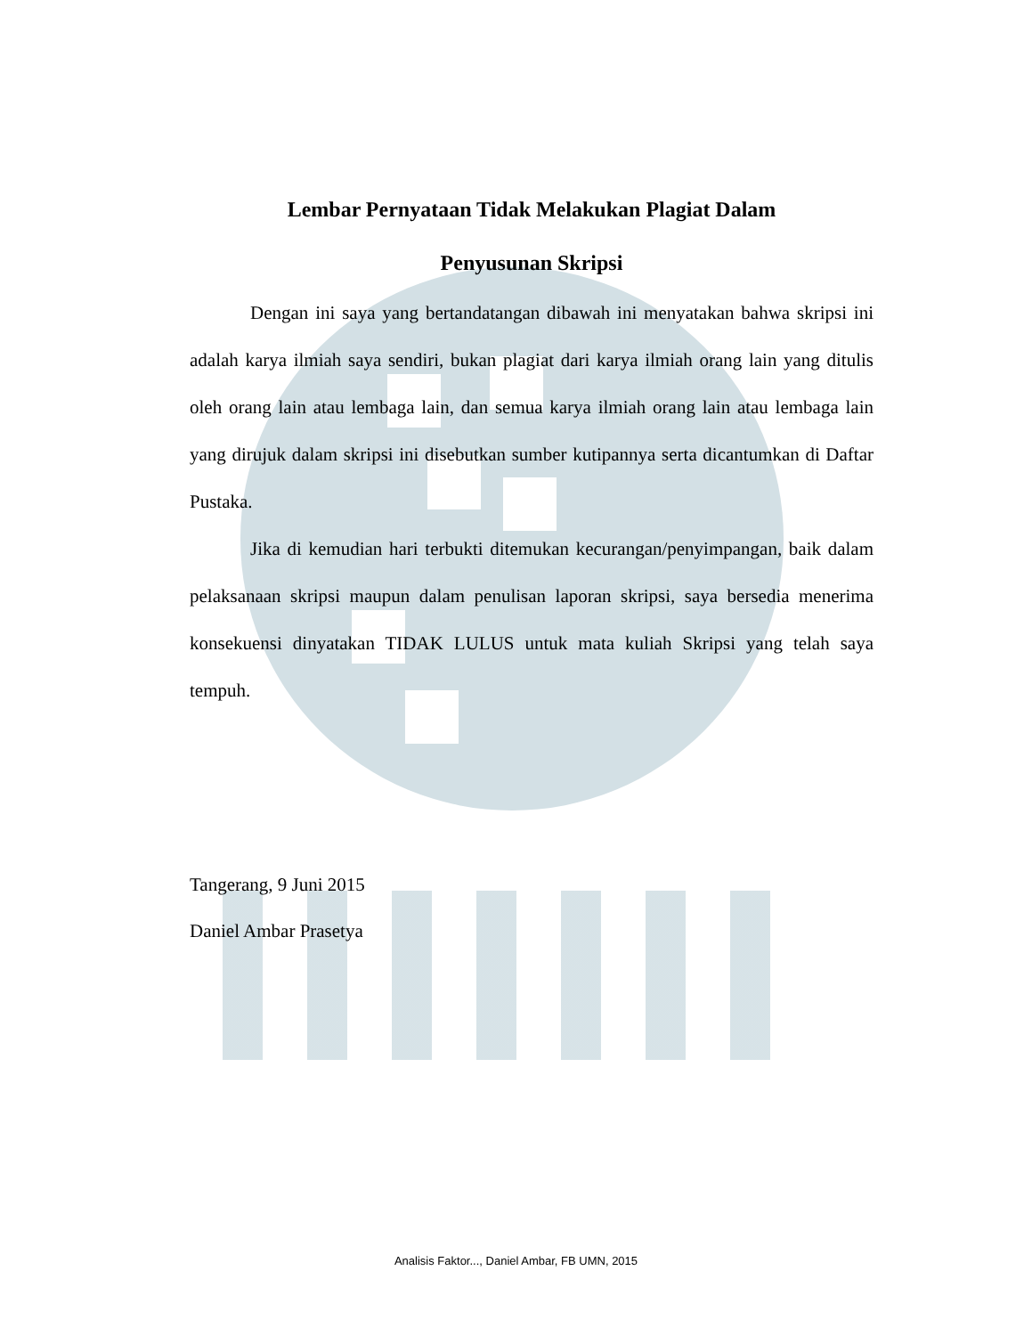Lembar Pernyataan Tidak Melakukan Plagiat Dalam
Penyusunan Skripsi
Dengan ini saya yang bertandatangan dibawah ini menyatakan bahwa skripsi ini adalah karya ilmiah saya sendiri, bukan plagiat dari karya ilmiah orang lain yang ditulis oleh orang lain atau lembaga lain, dan semua karya ilmiah orang lain atau lembaga lain yang dirujuk dalam skripsi ini disebutkan sumber kutipannya serta dicantumkan di Daftar Pustaka.
Jika di kemudian hari terbukti ditemukan kecurangan/penyimpangan, baik dalam pelaksanaan skripsi maupun dalam penulisan laporan skripsi, saya bersedia menerima konsekuensi dinyatakan TIDAK LULUS untuk mata kuliah Skripsi yang telah saya tempuh.
Tangerang, 9 Juni 2015
Daniel Ambar Prasetya
Analisis Faktor..., Daniel Ambar, FB UMN, 2015